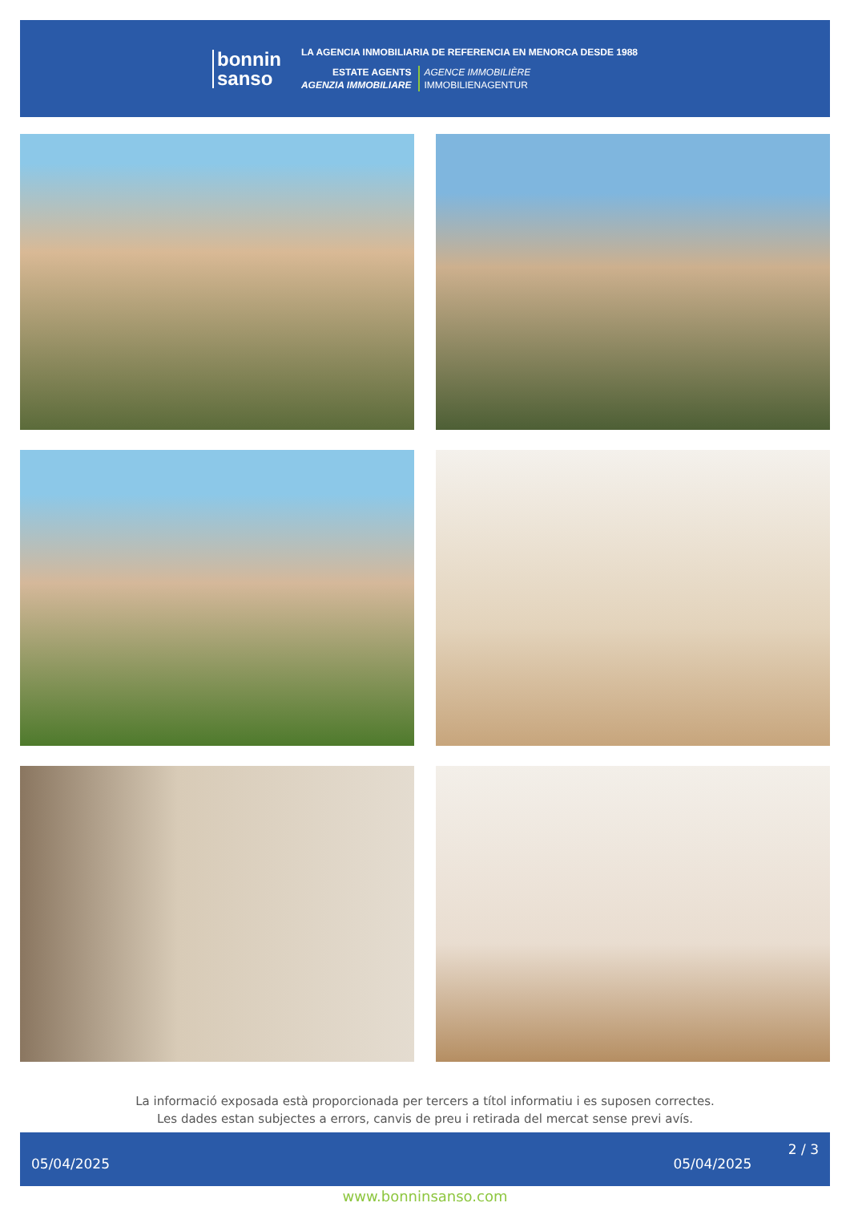bonnin
sanso
LA AGENCIA INMOBILIARIA DE REFERENCIA EN MENORCA DESDE 1988
ESTATE AGENTS
AGENZIA IMMOBILIARE
AGENCE IMMOBILIÈRE
IMMOBILIENAGENTUR
La informació exposada està proporcionada per tercers a títol informatiu i es suposen correctes.
Les dades estan subjectes a errors, canvis de preu i retirada del mercat sense previ avís.
05/04/2025 05/04/2025 2 / 3
www.bonninsanso.com